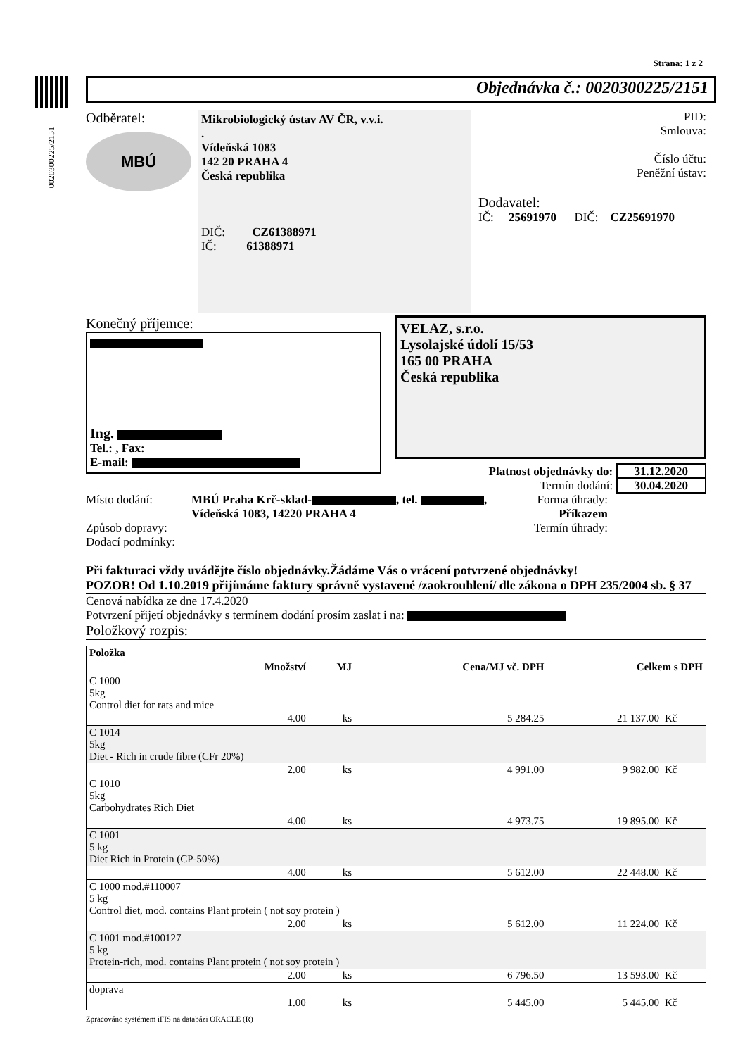0020300225/2151
Strana: 1 z 2
Objednávka č.: 0020300225/2151
Odběratel:
MBÚ
Mikrobiologický ústav AV ČR, v.v.i.
.
Vídeňská 1083
142 20 PRAHA 4
Česká republika
DIČ: CZ61388971
IČ: 61388971
PID:
Smlouva:
Číslo účtu:
Peněžní ústav:
Dodavatel:
IČ: 25691970 DIČ: CZ25691970
Konečný příjemce:
Ing.
Tel.: , Fax:
E-mail:
VELAZ, s.r.o.
Lysolajské údolí 15/53
165 00 PRAHA
Česká republika
Platnost objednávky do: 31.12.2020
Termín dodání: 30.04.2020
Místo dodání:
Způsob dopravy:
Dodací podmínky:
MBÚ Praha Krč-sklad- , tel. ,
Vídeňská 1083, 14220 PRAHA 4
Forma úhrady: Příkazem
Termín úhrady:
Při fakturaci vždy uvádějte číslo objednávky.Žádáme Vás o vrácení potvrzené objednávky!
POZOR! Od 1.10.2019 přijímáme faktury správně vystavené /zaokrouhlení/ dle zákona o DPH 235/2004 sb. § 37
Cenová nabídka ze dne 17.4.2020
Potvrzení přijetí objednávky s termínem dodání prosím zaslat i na:
Položkový rozpis:
| Položka | | | | | |
| --- | --- | --- | --- | --- | --- |
| | Množství | MJ | Cena/MJ vč. DPH | Celkem s DPH | |
| C 1000 5kg Control diet for rats and mice | | | | | |
| | 4.00 | ks | 5 284.25 | 21 137.00 | Kč |
| C 1014 5kg Diet - Rich in crude fibre (CFr 20%) | | | | | |
| | 2.00 | ks | 4 991.00 | 9 982.00 | Kč |
| C 1010 5kg Carbohydrates Rich Diet | | | | | |
| | 4.00 | ks | 4 973.75 | 19 895.00 | Kč |
| C 1001 5 kg Diet Rich in Protein (CP-50%) | | | | | |
| | 4.00 | ks | 5 612.00 | 22 448.00 | Kč |
| C 1000 mod.#110007 5 kg Control diet, mod. contains Plant protein ( not soy protein ) | | | | | |
| | 2.00 | ks | 5 612.00 | 11 224.00 | Kč |
| C 1001 mod.#100127 5 kg Protein-rich, mod. contains Plant protein ( not soy protein ) | | | | | |
| | 2.00 | ks | 6 796.50 | 13 593.00 | Kč |
| doprava | | | | | |
| | 1.00 | ks | 5 445.00 | 5 445.00 | Kč |
Zpracováno systémem iFIS na databázi ORACLE (R)